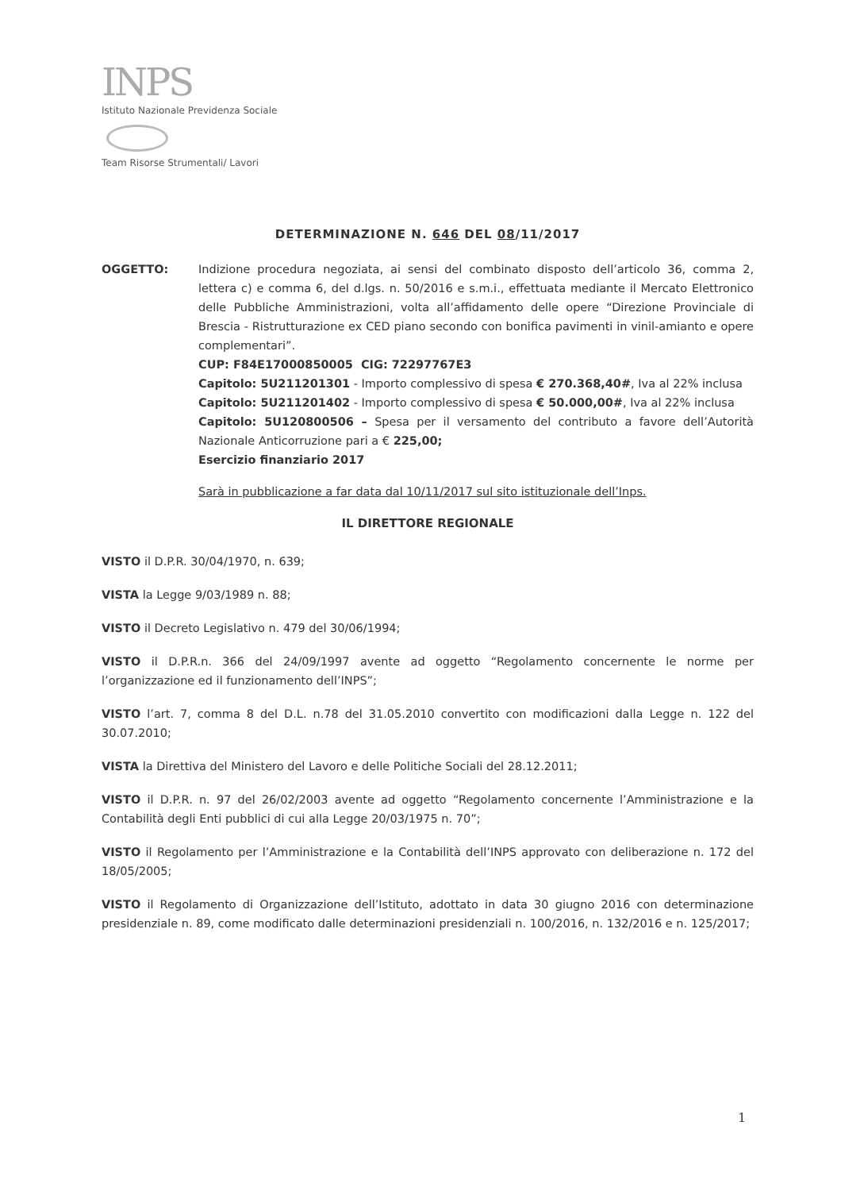INPS
Istituto Nazionale Previdenza Sociale
Team Risorse Strumentali/ Lavori
DETERMINAZIONE N. 646 DEL 08/11/2017
OGGETTO: Indizione procedura negoziata, ai sensi del combinato disposto dell’articolo 36, comma 2, lettera c) e comma 6, del d.lgs. n. 50/2016 e s.m.i., effettuata mediante il Mercato Elettronico delle Pubbliche Amministrazioni, volta all’affidamento delle opere “Direzione Provinciale di Brescia - Ristrutturazione ex CED piano secondo con bonifica pavimenti in vinil-amianto e opere complementari”.
CUP: F84E17000850005 CIG: 72297767E3
Capitolo: 5U211201301 - Importo complessivo di spesa € 270.368,40#, Iva al 22% inclusa
Capitolo: 5U211201402 - Importo complessivo di spesa € 50.000,00#, Iva al 22% inclusa
Capitolo: 5U120800506 – Spesa per il versamento del contributo a favore dell’Autorità Nazionale Anticorruzione pari a € 225,00;
Esercizio finanziario 2017
Sarà in pubblicazione a far data dal 10/11/2017 sul sito istituzionale dell’Inps.
IL DIRETTORE REGIONALE
VISTO il D.P.R. 30/04/1970, n. 639;
VISTA la Legge 9/03/1989 n. 88;
VISTO il Decreto Legislativo n. 479 del 30/06/1994;
VISTO il D.P.R.n. 366 del 24/09/1997 avente ad oggetto “Regolamento concernente le norme per l’organizzazione ed il funzionamento dell’INPS”;
VISTO l’art. 7, comma 8 del D.L. n.78 del 31.05.2010 convertito con modificazioni dalla Legge n. 122 del 30.07.2010;
VISTA la Direttiva del Ministero del Lavoro e delle Politiche Sociali del 28.12.2011;
VISTO il D.P.R. n. 97 del 26/02/2003 avente ad oggetto “Regolamento concernente l’Amministrazione e la Contabilità degli Enti pubblici di cui alla Legge 20/03/1975 n. 70”;
VISTO il Regolamento per l’Amministrazione e la Contabilità dell’INPS approvato con deliberazione n. 172 del 18/05/2005;
VISTO il Regolamento di Organizzazione dell’Istituto, adottato in data 30 giugno 2016 con determinazione presidenziale n. 89, come modificato dalle determinazioni presidenziali n. 100/2016, n. 132/2016 e n. 125/2017;
1